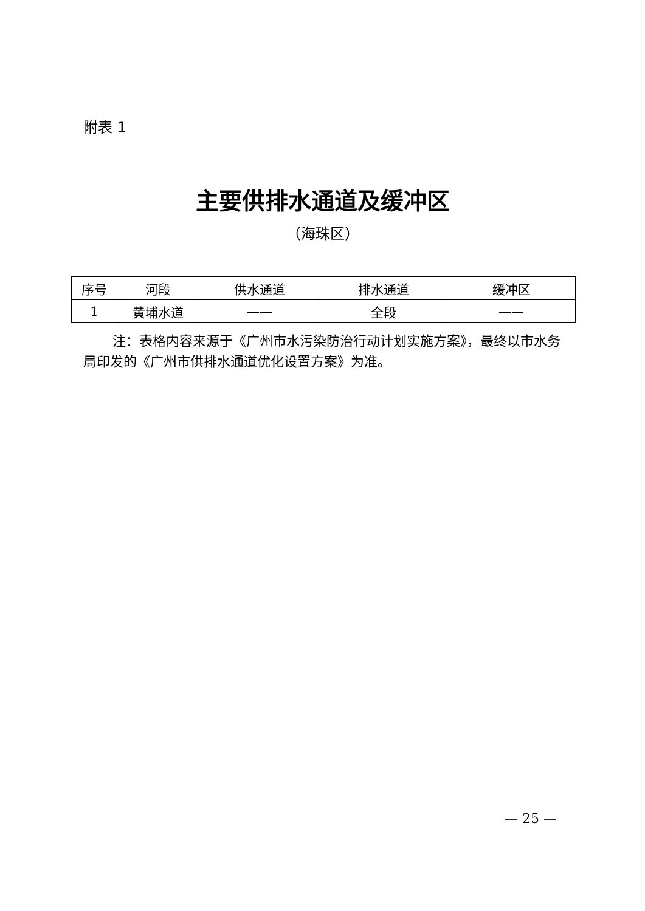附表 1
主要供排水通道及缓冲区
（海珠区）
| 序号 | 河段 | 供水通道 | 排水通道 | 缓冲区 |
| --- | --- | --- | --- | --- |
| 1 | 黄埔水道 | —— | 全段 | —— |
注：表格内容来源于《广州市水污染防治行动计划实施方案》，最终以市水务局印发的《广州市供排水通道优化设置方案》为准。
— 25 —